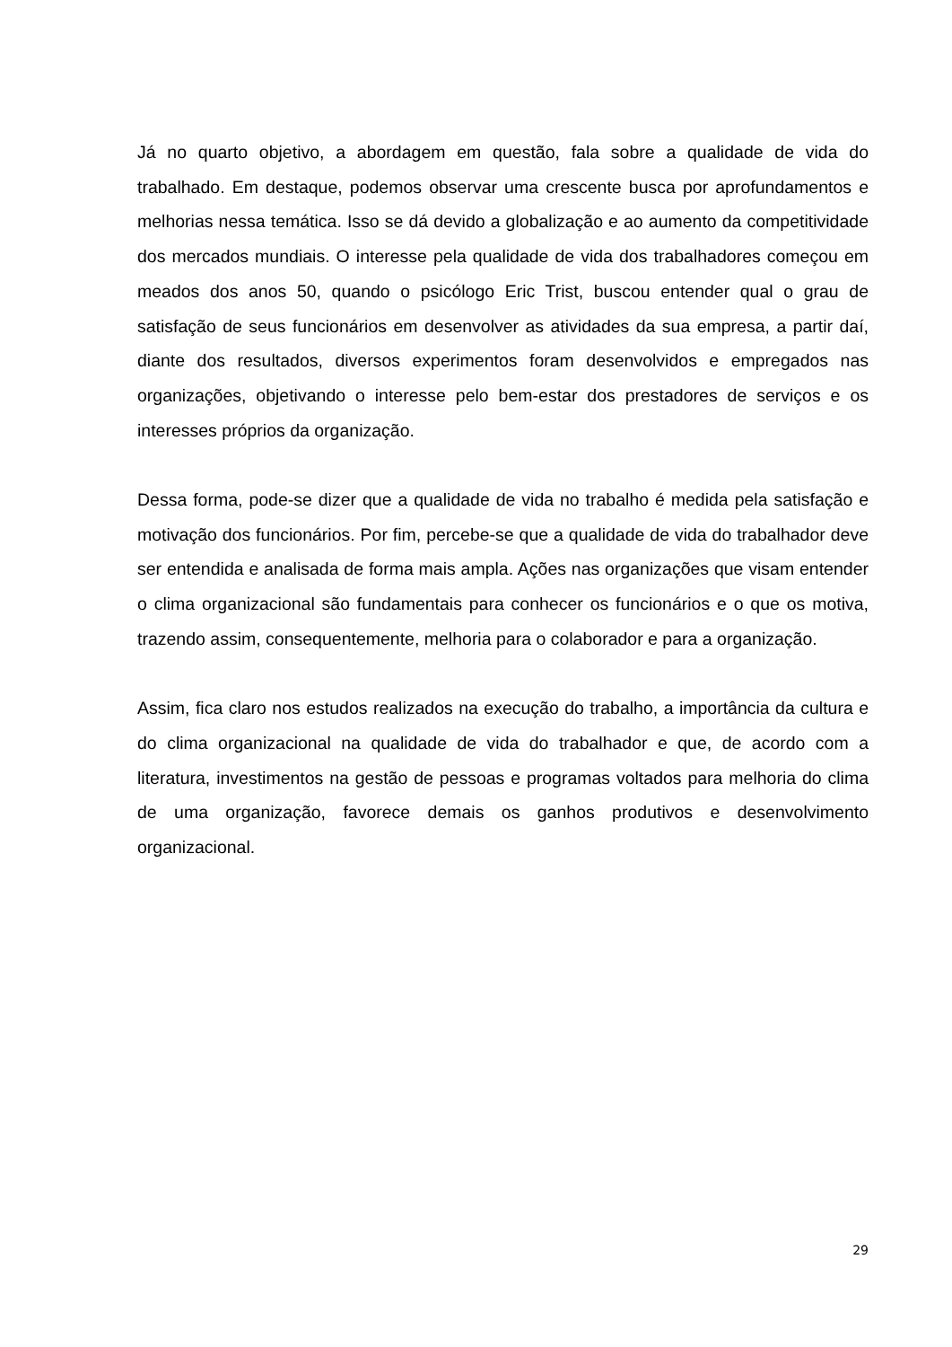Já no quarto objetivo, a abordagem em questão, fala sobre a qualidade de vida do trabalhado. Em destaque, podemos observar uma crescente busca por aprofundamentos e melhorias nessa temática. Isso se dá devido a globalização e ao aumento da competitividade dos mercados mundiais. O interesse pela qualidade de vida dos trabalhadores começou em meados dos anos 50, quando o psicólogo Eric Trist, buscou entender qual o grau de satisfação de seus funcionários em desenvolver as atividades da sua empresa, a partir daí, diante dos resultados, diversos experimentos foram desenvolvidos e empregados nas organizações, objetivando o interesse pelo bem-estar dos prestadores de serviços e os interesses próprios da organização.
Dessa forma, pode-se dizer que a qualidade de vida no trabalho é medida pela satisfação e motivação dos funcionários. Por fim, percebe-se que a qualidade de vida do trabalhador deve ser entendida e analisada de forma mais ampla. Ações nas organizações que visam entender o clima organizacional são fundamentais para conhecer os funcionários e o que os motiva, trazendo assim, consequentemente, melhoria para o colaborador e para a organização.
Assim, fica claro nos estudos realizados na execução do trabalho, a importância da cultura e do clima organizacional na qualidade de vida do trabalhador e que, de acordo com a literatura, investimentos na gestão de pessoas e programas voltados para melhoria do clima de uma organização, favorece demais os ganhos produtivos e desenvolvimento organizacional.
29